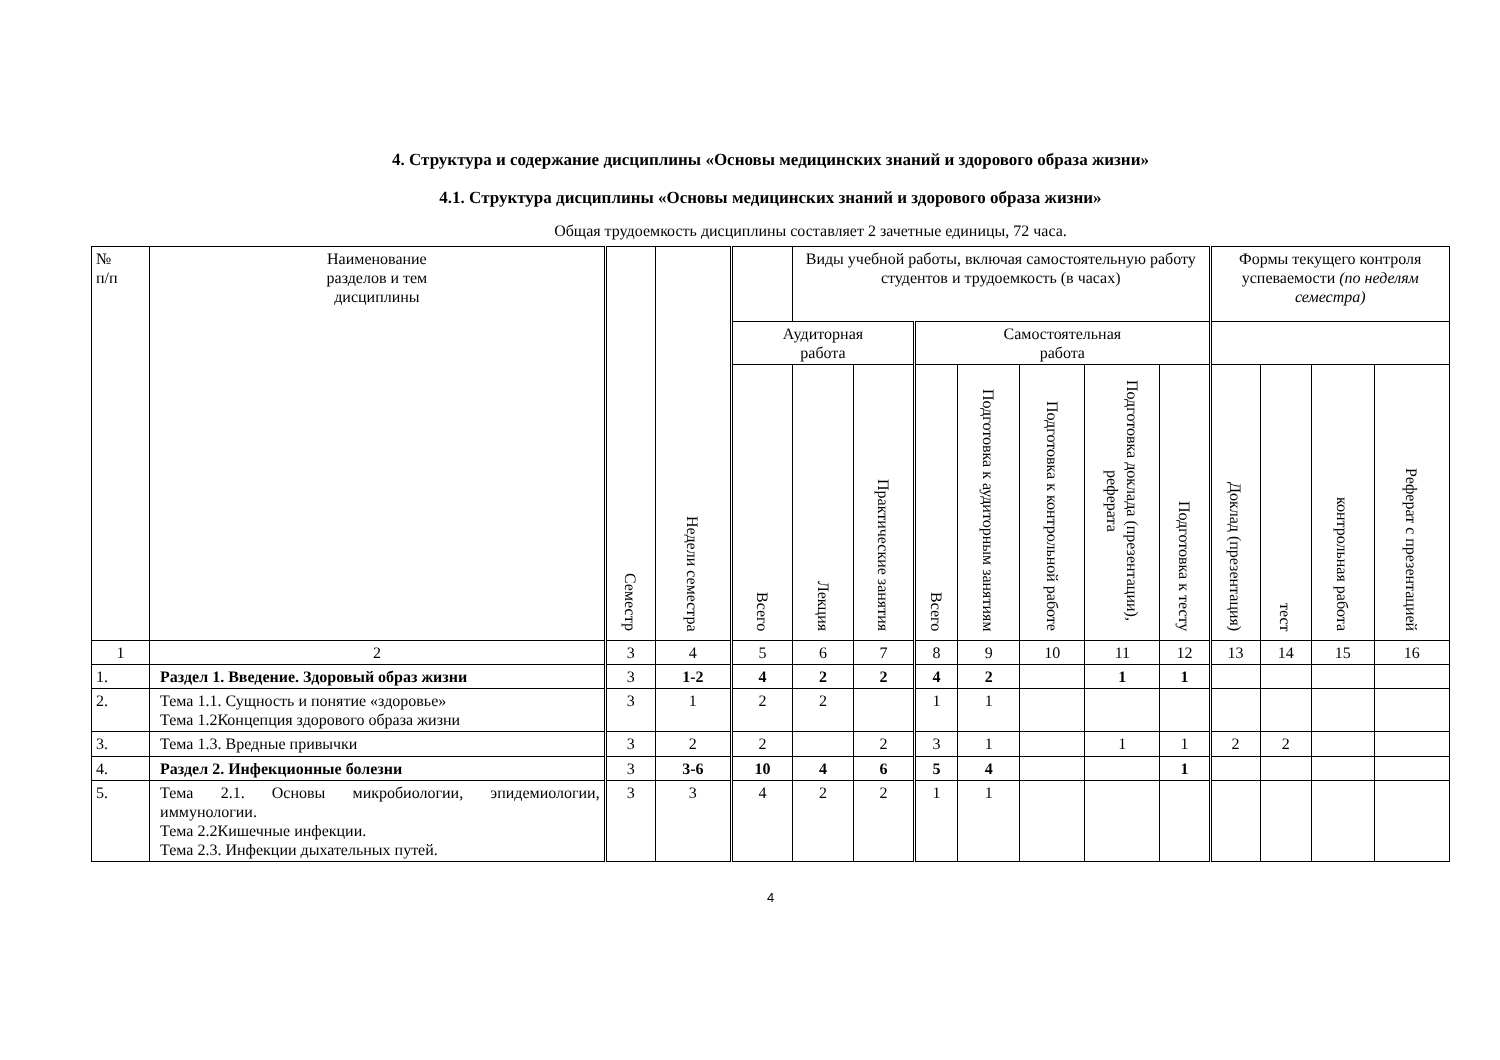4. Структура и содержание дисциплины «Основы медицинских знаний и здорового образа жизни»
4.1. Структура дисциплины «Основы медицинских знаний и здорового образа жизни»
Общая трудоемкость дисциплины составляет 2 зачетные единицы, 72 часа.
| № п/п | Наименование разделов и тем дисциплины | Семестр | Недели семестра | | Виды учебной работы, включая самостоятельную работу студентов и трудоемкость (в часах) | | | | | | | Формы текущего контроля успеваемости (по неделям семестра) | | | |
| --- | --- | --- | --- | --- | --- | --- | --- | --- | --- | --- | --- | --- | --- | --- | --- |
| | | | | Аудиторная работа | | | Самостоятельная работа | | | | | | | | |
| | | | | Всего | Лекция | Практические занятия | Всего | Подготовка к аудиторным занятиям | Подготовка к контрольной работе | Подготовка доклада (презентации), реферата | Подготовка к тесту | Доклад (презентация) | тест | контрольная работа | Реферат с презентацией |
| 1 | 2 | 3 | 4 | 5 | 6 | 7 | 8 | 9 | 10 | 11 | 12 | 13 | 14 | 15 | 16 |
| 1. | Раздел 1. Введение. Здоровый образ жизни | 3 | 1-2 | 4 | 2 | 2 | 4 | 2 | | 1 | 1 | | | | |
| 2. | Тема 1.1. Сущность и понятие «здоровье» Тема 1.2Концепция здорового образа жизни | 3 | 1 | 2 | 2 | | 1 | 1 | | | | | | | |
| 3. | Тема 1.3. Вредные привычки | 3 | 2 | 2 | | 2 | 3 | 1 | | 1 | 1 | 2 | 2 | | |
| 4. | Раздел 2. Инфекционные болезни | 3 | 3-6 | 10 | 4 | 6 | 5 | 4 | | | 1 | | | | |
| 5. | Тема 2.1. Основы микробиологии, эпидемиологии, иммунологии. Тема 2.2Кишечные инфекции. Тема 2.3. Инфекции дыхательных путей. | 3 | 3 | 4 | 2 | 2 | 1 | 1 | | | | | | | |
4